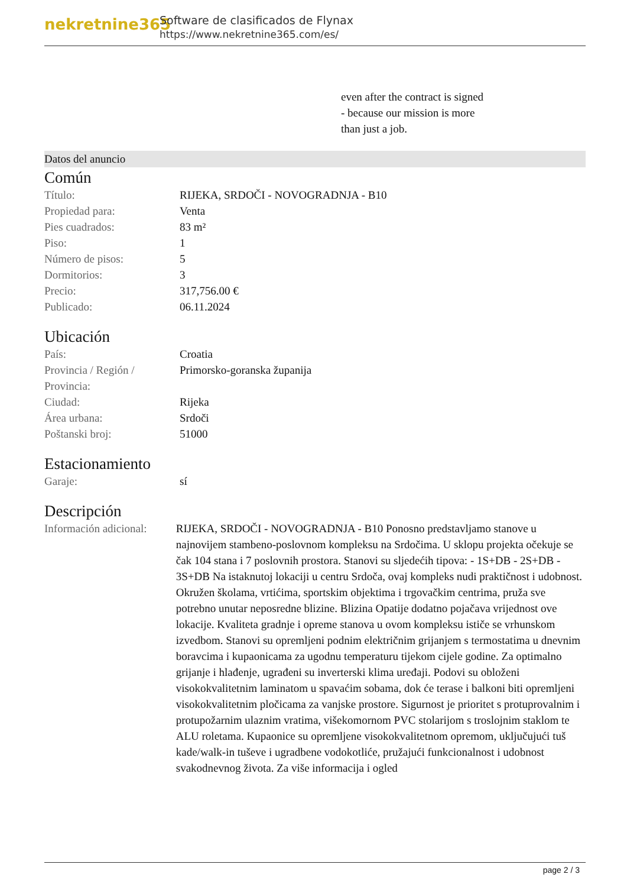nekretnine365
Software de clasificados de Flynax
https://www.nekretnine365.com/es/
even after the contract is signed
- because our mission is more
than just a job.
Datos del anuncio
Común
| Título: | RIJEKA, SRDOČI - NOVOGRADNJA - B10 |
| Propiedad para: | Venta |
| Pies cuadrados: | 83 m² |
| Piso: | 1 |
| Número de pisos: | 5 |
| Dormitorios: | 3 |
| Precio: | 317,756.00 € |
| Publicado: | 06.11.2024 |
Ubicación
| País: | Croatia |
| Provincia / Región / Provincia: | Primorsko-goranska županija |
| Ciudad: | Rijeka |
| Área urbana: | Srdoči |
| Poštanski broj: | 51000 |
Estacionamiento
| Garaje: | sí |
Descripción
| Información adicional: | RIJEKA, SRDOČI - NOVOGRADNJA - B10 Ponosno predstavljamo stanove u najnovijem stambeno-poslovnom kompleksu na Srdočima. U sklopu projekta očekuje se čak 104 stana i 7 poslovnih prostora. Stanovi su sljedećih tipova: - 1S+DB - 2S+DB - 3S+DB Na istaknutoj lokaciji u centru Srdoča, ovaj kompleks nudi praktičnost i udobnost. Okružen školama, vrtićima, sportskim objektima i trgovačkim centrima, pruža sve potrebno unutar neposredne blizine. Blizina Opatije dodatno pojačava vrijednost ove lokacije. Kvaliteta gradnje i opreme stanova u ovom kompleksu ističe se vrhunskom izvedbom. Stanovi su opremljeni podnim električnim grijanjem s termostatima u dnevnim boravcima i kupaonicama za ugodnu temperaturu tijekom cijele godine. Za optimalno grijanje i hlađenje, ugrađeni su inverterski klima uređaji. Podovi su obloženi visokokvalitetnim laminatom u spavaćim sobama, dok će terase i balkoni biti opremljeni visokokvalitetnim pločicama za vanjske prostore. Sigurnost je prioritet s protuprovalnim i protupožarnim ulaznim vratima, višekomornom PVC stolarijom s troslojnim staklom te ALU roletama. Kupaonice su opremljene visokokvalitetnom opremom, uključujući tuš kade/walk-in tuševe i ugradbene vodokotliće, pružajući funkcionalnost i udobnost svakodnevnog života. Za više informacija i ogled |
page 2 / 3